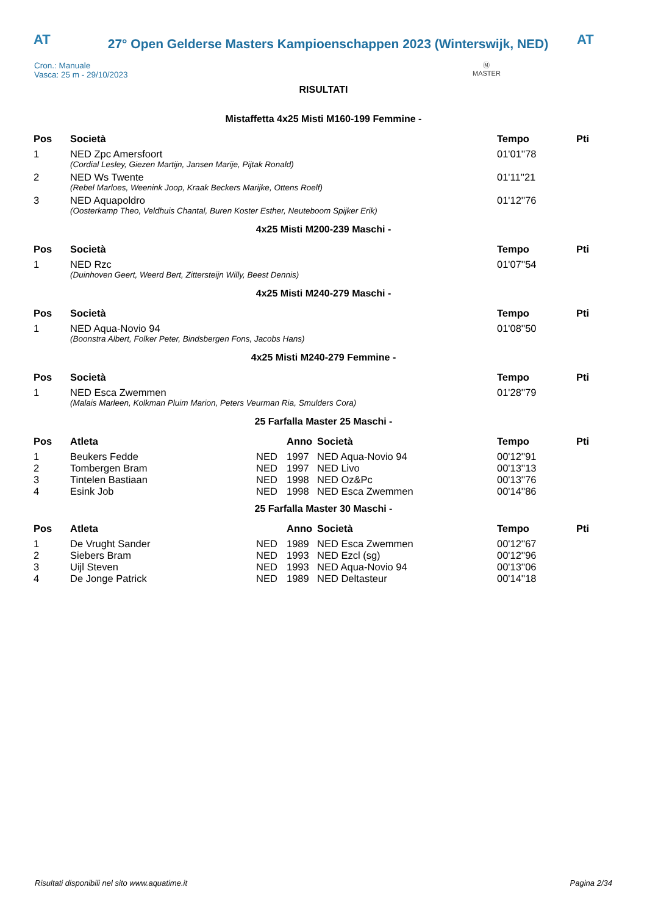AT
27° Open Gelderse Masters Kampioenschappen 2023 (Winterswijk, NED)
AT
Cron.: Manuale
Vasca: 25 m - 29/10/2023
Ⓜ
MASTER
RISULTATI
Mistaffetta 4x25 Misti M160-199 Femmine -
| Pos | Società | Tempo | Pti |
| --- | --- | --- | --- |
| 1 | NED Zpc Amersfoort | 01'01''78 | |
| | (Cordial Lesley, Giezen Martijn, Jansen Marije, Pijtak Ronald) | | |
| 2 | NED Ws Twente | 01'11''21 | |
| | (Rebel Marloes, Weenink Joop, Kraak Beckers Marijke, Ottens Roelf) | | |
| 3 | NED Aquapoldro | 01'12''76 | |
| | (Oosterkamp Theo, Veldhuis Chantal, Buren Koster Esther, Neuteboom Spijker Erik) | | |
4x25 Misti M200-239 Maschi -
| Pos | Società | Tempo | Pti |
| --- | --- | --- | --- |
| 1 | NED Rzc | 01'07''54 | |
| | (Duinhoven Geert, Weerd Bert, Zittersteijn Willy, Beest Dennis) | | |
4x25 Misti M240-279 Maschi -
| Pos | Società | Tempo | Pti |
| --- | --- | --- | --- |
| 1 | NED Aqua-Novio 94 | 01'08''50 | |
| | (Boonstra Albert, Folker Peter, Bindsbergen Fons, Jacobs Hans) | | |
4x25 Misti M240-279 Femmine -
| Pos | Società | Tempo | Pti |
| --- | --- | --- | --- |
| 1 | NED Esca Zwemmen | 01'28''79 | |
| | (Malais Marleen, Kolkman Pluim Marion, Peters Veurman Ria, Smulders Cora) | | |
25 Farfalla Master 25 Maschi -
| Pos | Atleta | | Anno | Società | Tempo | Pti |
| --- | --- | --- | --- | --- | --- | --- |
| 1 | Beukers Fedde | NED | 1997 | NED Aqua-Novio 94 | 00'12''91 | |
| 2 | Tombergen Bram | NED | 1997 | NED Livo | 00'13''13 | |
| 3 | Tintelen Bastiaan | NED | 1998 | NED Oz&Pc | 00'13''76 | |
| 4 | Esink Job | NED | 1998 | NED Esca Zwemmen | 00'14''86 | |
25 Farfalla Master 30 Maschi -
| Pos | Atleta | | Anno | Società | Tempo | Pti |
| --- | --- | --- | --- | --- | --- | --- |
| 1 | De Vrught Sander | NED | 1989 | NED Esca Zwemmen | 00'12''67 | |
| 2 | Siebers Bram | NED | 1993 | NED Ezcl (sg) | 00'12''96 | |
| 3 | Uijl Steven | NED | 1993 | NED Aqua-Novio 94 | 00'13''06 | |
| 4 | De Jonge Patrick | NED | 1989 | NED Deltasteur | 00'14''18 | |
Risultati disponibili nel sito www.aquatime.it Pagina 2/34